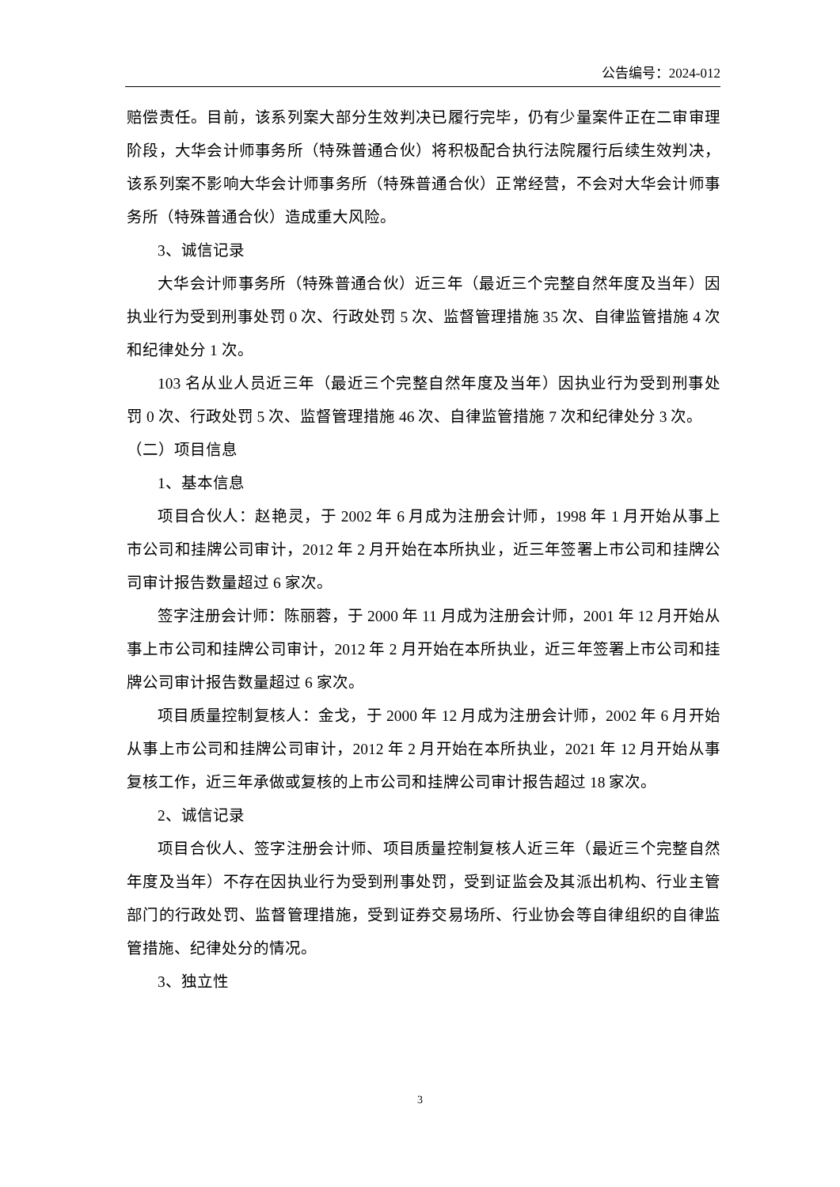公告编号：2024-012
赔偿责任。目前，该系列案大部分生效判决已履行完毕，仍有少量案件正在二审审理阶段，大华会计师事务所（特殊普通合伙）将积极配合执行法院履行后续生效判决，该系列案不影响大华会计师事务所（特殊普通合伙）正常经营，不会对大华会计师事务所（特殊普通合伙）造成重大风险。
3、诚信记录
大华会计师事务所（特殊普通合伙）近三年（最近三个完整自然年度及当年）因执业行为受到刑事处罚 0 次、行政处罚 5 次、监督管理措施 35 次、自律监管措施 4 次和纪律处分 1 次。
103 名从业人员近三年（最近三个完整自然年度及当年）因执业行为受到刑事处罚 0 次、行政处罚 5 次、监督管理措施 46 次、自律监管措施 7 次和纪律处分 3 次。
（二）项目信息
1、基本信息
项目合伙人：赵艳灵，于 2002 年 6 月成为注册会计师，1998 年 1 月开始从事上市公司和挂牌公司审计，2012 年 2 月开始在本所执业，近三年签署上市公司和挂牌公司审计报告数量超过 6 家次。
签字注册会计师：陈丽蓉，于 2000 年 11 月成为注册会计师，2001 年 12 月开始从事上市公司和挂牌公司审计，2012 年 2 月开始在本所执业，近三年签署上市公司和挂牌公司审计报告数量超过 6 家次。
项目质量控制复核人：金戈，于 2000 年 12 月成为注册会计师，2002 年 6 月开始从事上市公司和挂牌公司审计，2012 年 2 月开始在本所执业，2021 年 12 月开始从事复核工作，近三年承做或复核的上市公司和挂牌公司审计报告超过 18 家次。
2、诚信记录
项目合伙人、签字注册会计师、项目质量控制复核人近三年（最近三个完整自然年度及当年）不存在因执业行为受到刑事处罚，受到证监会及其派出机构、行业主管部门的行政处罚、监督管理措施，受到证券交易场所、行业协会等自律组织的自律监管措施、纪律处分的情况。
3、独立性
3